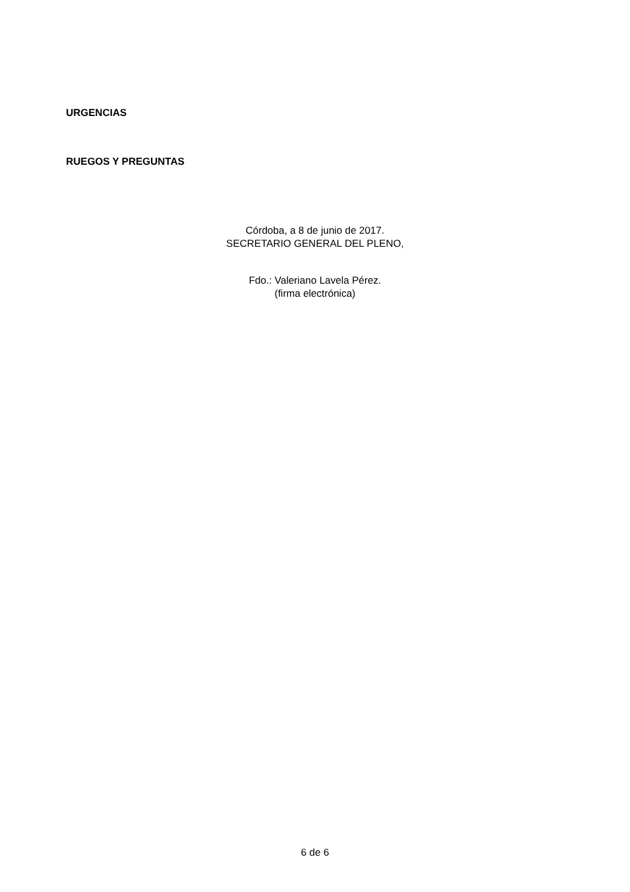URGENCIAS
RUEGOS Y PREGUNTAS
Córdoba, a 8 de junio de 2017.
SECRETARIO GENERAL DEL PLENO,
Fdo.: Valeriano Lavela Pérez.
(firma electrónica)
6 de 6